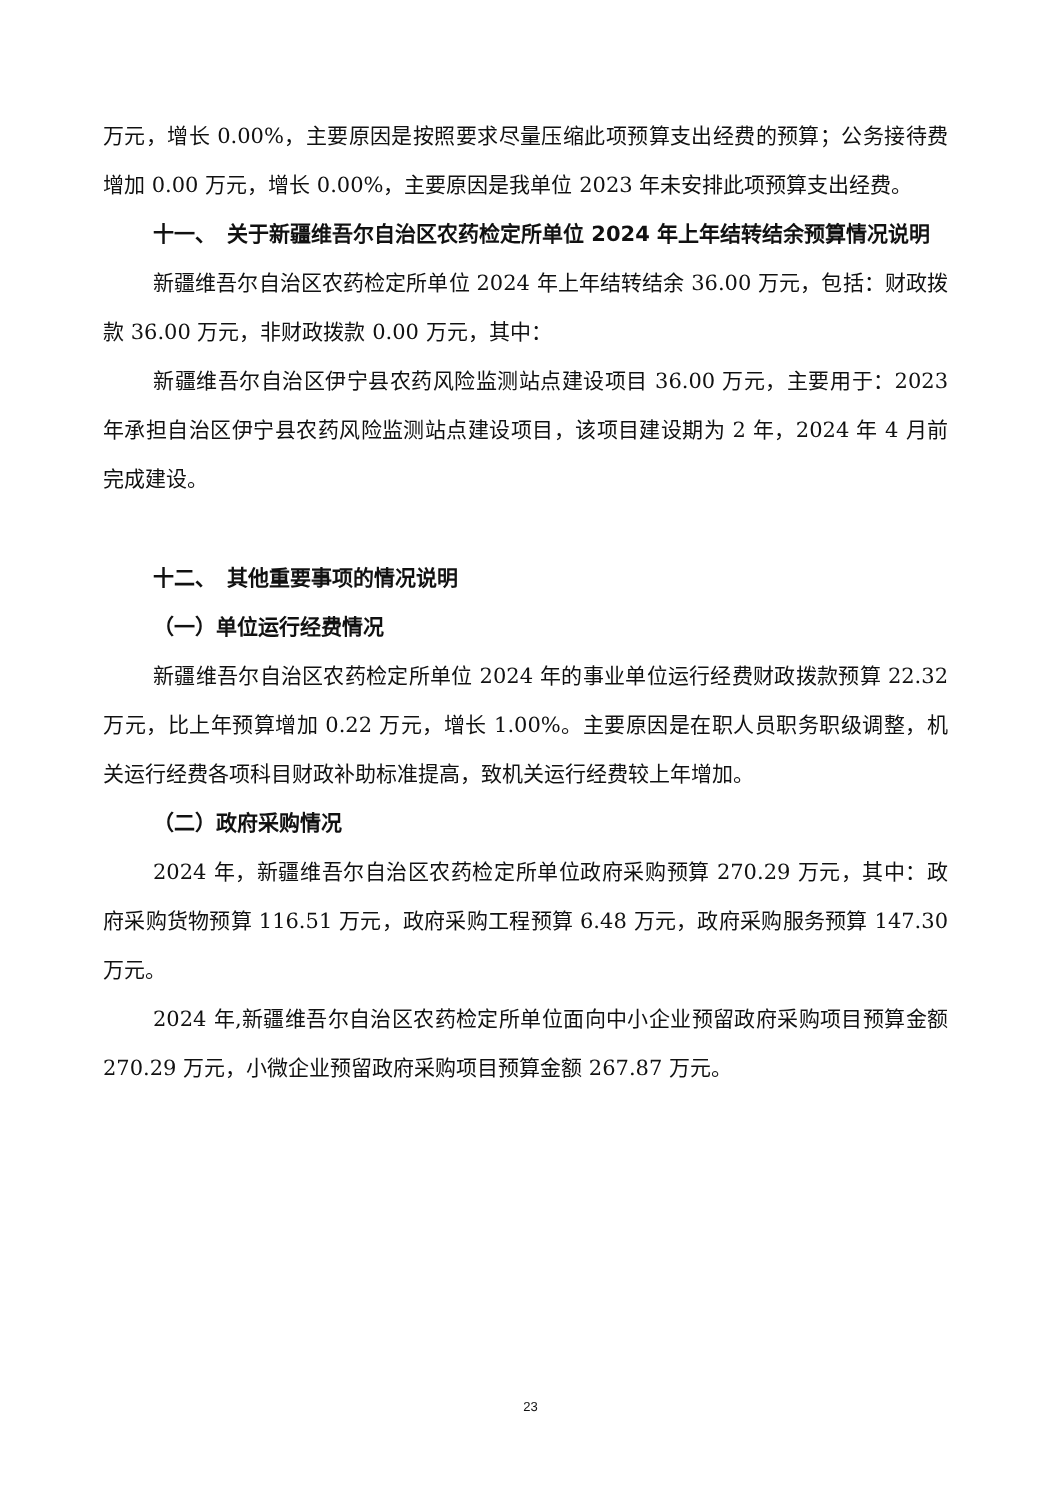万元，增长 0.00%，主要原因是按照要求尽量压缩此项预算支出经费的预算；公务接待费增加 0.00 万元，增长 0.00%，主要原因是我单位 2023 年未安排此项预算支出经费。
十一、　关于新疆维吾尔自治区农药检定所单位 2024 年上年结转结余预算情况说明
新疆维吾尔自治区农药检定所单位 2024 年上年结转结余 36.00 万元，包括：财政拨款 36.00 万元，非财政拨款 0.00 万元，其中：
新疆维吾尔自治区伊宁县农药风险监测站点建设项目 36.00 万元，主要用于：2023 年承担自治区伊宁县农药风险监测站点建设项目，该项目建设期为 2 年，2024 年 4 月前完成建设。
十二、　其他重要事项的情况说明
（一）单位运行经费情况
新疆维吾尔自治区农药检定所单位 2024 年的事业单位运行经费财政拨款预算 22.32 万元，比上年预算增加 0.22 万元，增长 1.00%。主要原因是在职人员职务职级调整，机关运行经费各项科目财政补助标准提高，致机关运行经费较上年增加。
（二）政府采购情况
2024 年，新疆维吾尔自治区农药检定所单位政府采购预算 270.29 万元，其中：政府采购货物预算 116.51 万元，政府采购工程预算 6.48 万元，政府采购服务预算 147.30 万元。
2024 年,新疆维吾尔自治区农药检定所单位面向中小企业预留政府采购项目预算金额 270.29 万元，小微企业预留政府采购项目预算金额 267.87 万元。
23